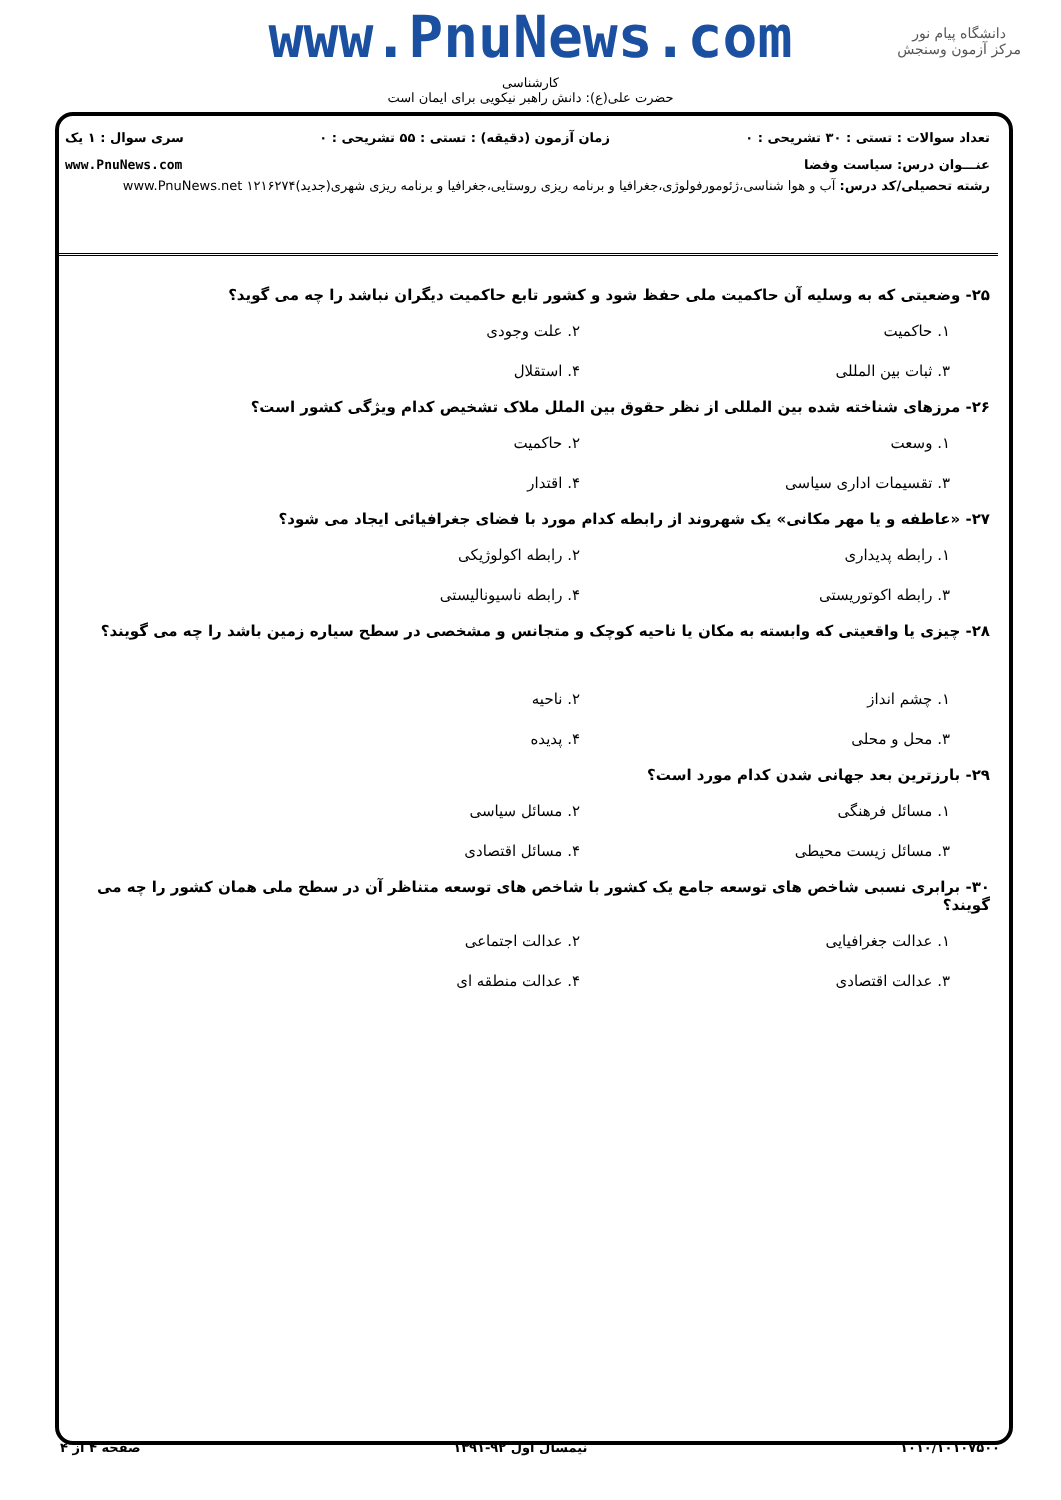www.PnuNews.com
دانشگاه پیام نور
مرکز آزمون وسنجش
کارشناسی
حضرت علی(ع): دانش راهبر نیکویی برای ایمان است
تعداد سوالات : تستی : ۳۰ تشریحی : ۰ زمان آزمون (دقیقه) : تستی : ۵۵ تشریحی : ۰ سری سوال : ۱ یک
عنـــوان درس: سیاست وفضا www.PnuNews.com
رشته تحصیلی/کد درس: آب و هوا شناسی،ژئومورفولوژی،جغرافیا و برنامه ریزی روستایی،جغرافیا و برنامه ریزی شهری(جدید)۱۲۱۶۲۷۴ www.PnuNews.net
۲۵- وضعیتی که به وسلیه آن حاکمیت ملی حفظ شود و کشور تابع حاکمیت دیگران نباشد را چه می گوید؟
۱. حاکمیت ۲. علت وجودی ۳. ثبات بین المللی ۴. استقلال
۲۶- مرزهای شناخته شده بین المللی از نظر حقوق بین الملل ملاک تشخیص کدام ویژگی کشور است؟
۱. وسعت ۲. حاکمیت ۳. تقسیمات اداری سیاسی ۴. اقتدار
۲۷- «عاطفه و یا مهر مکانی» یک شهروند از رابطه کدام مورد با فضای جغرافیائی ایجاد می شود؟
۱. رابطه پدیداری ۲. رابطه اکولوژیکی ۳. رابطه اکوتوریستی ۴. رابطه ناسیونالیستی
۲۸- چیزی یا واقعیتی که وابسته به مکان یا ناحیه کوچک و متجانس و مشخصی در سطح سیاره زمین باشد را چه می گویند؟
۱. چشم انداز ۲. ناحیه ۳. محل و محلی ۴. پدیده
۲۹- بارزترین بعد جهانی شدن کدام مورد است؟
۱. مسائل فرهنگی ۲. مسائل سیاسی ۳. مسائل زیست محیطی ۴. مسائل اقتصادی
۳۰- برابری نسبی شاخص های توسعه جامع یک کشور با شاخص های توسعه متناظر آن در سطح ملی همان کشور را چه می گویند؟
۱. عدالت جغرافیایی ۲. عدالت اجتماعی ۳. عدالت اقتصادی ۴. عدالت منطقه ای
۱۰۱۰/۱۰۱۰۷۵۰۰ نیمسال اول ۹۲-۱۳۹۱ صفحه ۴ از ۴